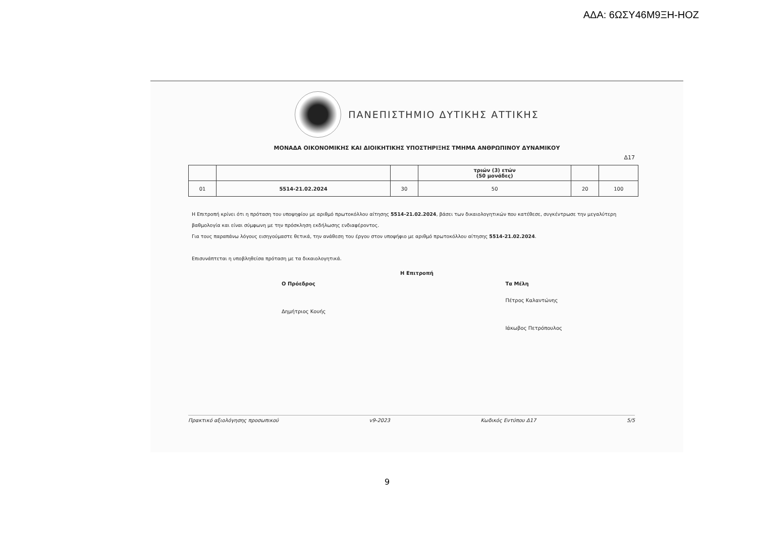ΑΔΑ: 6ΩΣΥ46Μ9ΞΗ-ΗΟΖ
ΠΑΝΕΠΙΣΤΗΜΙΟ ΔΥΤΙΚΗΣ ΑΤΤΙΚΗΣ
ΜΟΝΑΔΑ ΟΙΚΟΝΟΜΙΚΗΣ ΚΑΙ ΔΙΟΙΚΗΤΙΚΗΣ ΥΠΟΣΤΗΡΙΞΗΣ ΤΜΗΜΑ ΑΝΘΡΩΠΙΝΟΥ ΔΥΝΑΜΙΚΟΥ
Δ17
| | | | τριών (3) ετών (50 μονάδες) | | |
| 01 | 5514-21.02.2024 | 30 | 50 | 20 | 100 |
Η Επιτροπή κρίνει ότι η πρόταση του υποψηφίου με αριθμό πρωτοκόλλου αίτησης 5514-21.02.2024, βάσει των δικαιολογητικών που κατέθεσε, συγκέντρωσε την μεγαλύτερη βαθμολογία και είναι σύμφωνη με την πρόσκληση εκδήλωσης ενδιαφέροντος.
Για τους παραπάνω λόγους εισηγούμαστε θετικά, την ανάθεση του έργου στον υποψήφιο με αριθμό πρωτοκόλλου αίτησης 5514-21.02.2024.
Επισυνάπτεται η υποβληθείσα πρόταση με τα δικαιολογητικά.
Η Επιτροπή
Ο Πρόεδρος
Δημήτριος Κουής
Τα Μέλη
Πέτρος Καλαντώνης
Ιάκωβος Πετρόπουλος
Πρακτικό αξιολόγησης προσωπικού v9-2023 Κωδικός Εντύπου Δ17 5/5
9